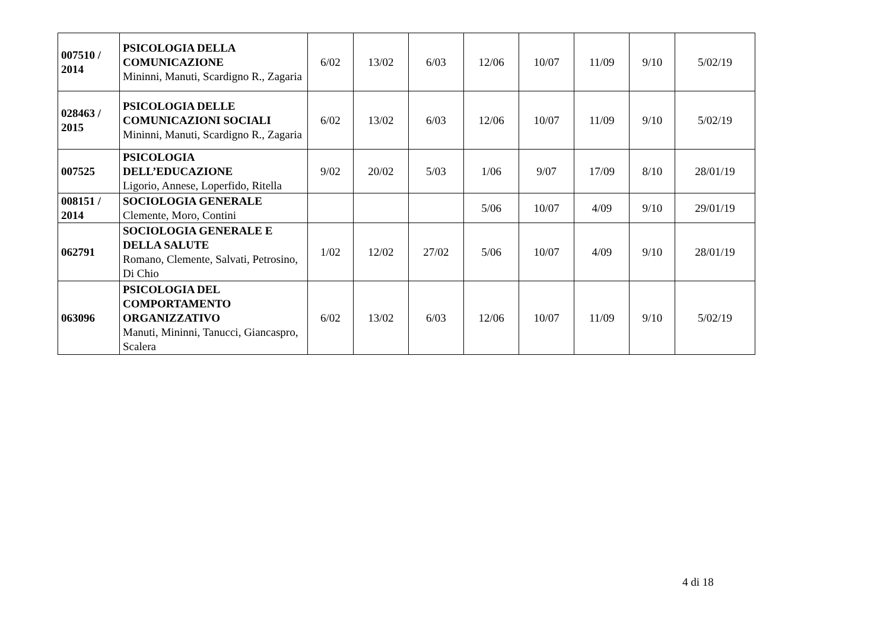| 007510 / 2014 | PSICOLOGIA DELLA COMUNICAZIONE Mininni, Manuti, Scardigno R., Zagaria | 6/02 | 13/02 | 6/03 | 12/06 | 10/07 | 11/09 | 9/10 | 5/02/19 |
| 028463 / 2015 | PSICOLOGIA DELLE COMUNICAZIONI SOCIALI Mininni, Manuti, Scardigno R., Zagaria | 6/02 | 13/02 | 6/03 | 12/06 | 10/07 | 11/09 | 9/10 | 5/02/19 |
| 007525 | PSICOLOGIA DELL’EDUCAZIONE Ligorio, Annese, Loperfido, Ritella | 9/02 | 20/02 | 5/03 | 1/06 | 9/07 | 17/09 | 8/10 | 28/01/19 |
| 008151 / 2014 | SOCIOLOGIA GENERALE Clemente, Moro, Contini | | | | 5/06 | 10/07 | 4/09 | 9/10 | 29/01/19 |
| 062791 | SOCIOLOGIA GENERALE E DELLA SALUTE Romano, Clemente, Salvati, Petrosino, Di Chio | 1/02 | 12/02 | 27/02 | 5/06 | 10/07 | 4/09 | 9/10 | 28/01/19 |
| 063096 | PSICOLOGIA DEL COMPORTAMENTO ORGANIZZATIVO Manuti, Mininni, Tanucci, Giancaspro, Scalera | 6/02 | 13/02 | 6/03 | 12/06 | 10/07 | 11/09 | 9/10 | 5/02/19 |
4 di 18